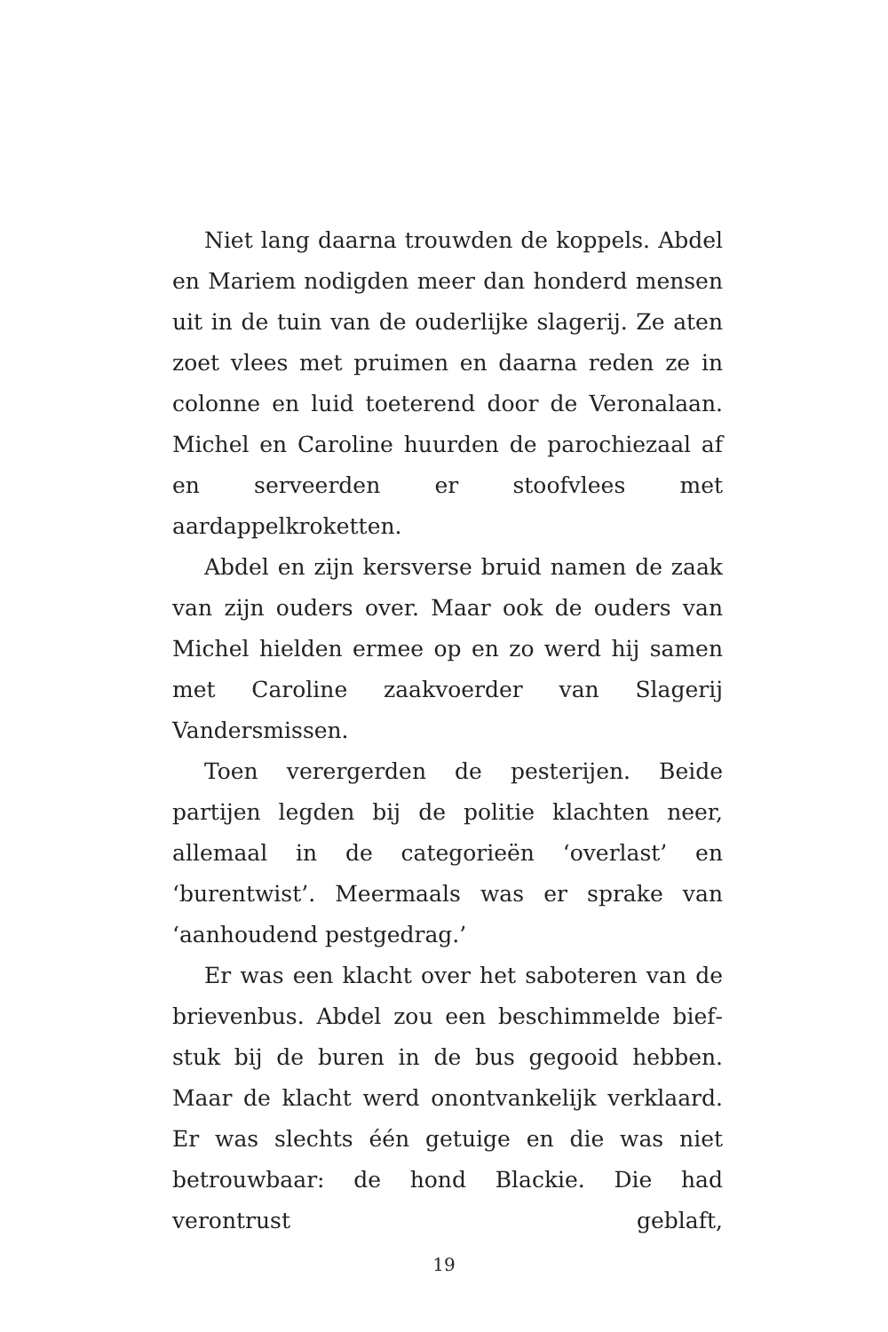Niet lang daarna trouwden de koppels. Abdel en Mariem nodigden meer dan honderd mensen uit in de tuin van de ouderlijke slagerij. Ze aten zoet vlees met pruimen en daarna reden ze in colonne en luid toeterend door de Veronalaan. Michel en Caroline huurden de parochiezaal af en serveerden er stoofvlees met aardappelkroketten.
Abdel en zijn kersverse bruid namen de zaak van zijn ouders over. Maar ook de ouders van Michel hielden ermee op en zo werd hij samen met Caroline zaakvoerder van Slagerij Vandersmissen.
Toen verergerden de pesterijen. Beide partijen legden bij de politie klachten neer, allemaal in de categorieën ‘overlast’ en ‘burentwist’. Meermaals was er sprake van ‘aanhoudend pestgedrag.’
Er was een klacht over het saboteren van de brievenbus. Abdel zou een beschimmelde bief­stuk bij de buren in de bus gegooid hebben. Maar de klacht werd onontvankelijk verklaard. Er was slechts één getuige en die was niet betrouwbaar: de hond Blackie. Die had verontrust geblaft,
19